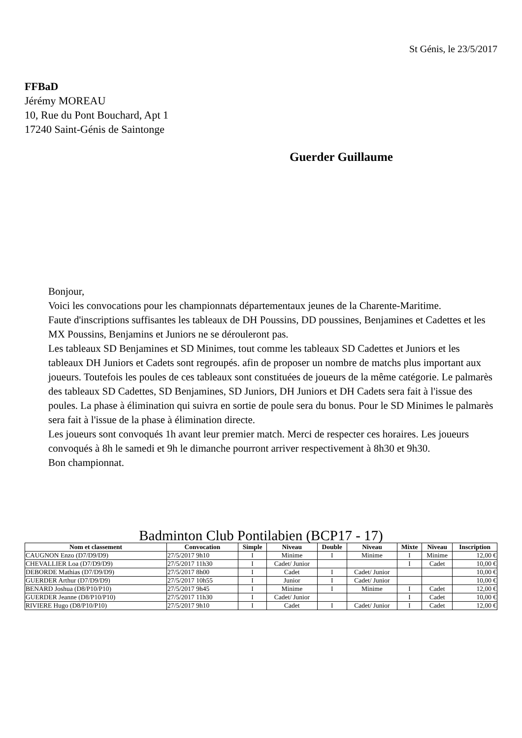St Génis, le 23/5/2017
FFBaD
Jérémy MOREAU
10, Rue du Pont Bouchard, Apt 1
17240 Saint-Génis de Saintonge
Guerder Guillaume
Bonjour,
Voici les convocations pour les championnats départementaux jeunes de la Charente-Maritime.
Faute d'inscriptions suffisantes les tableaux de DH Poussins, DD poussines, Benjamines et Cadettes et les MX Poussins, Benjamins et Juniors ne se dérouleront pas.
Les tableaux SD Benjamines et SD Minimes, tout comme les tableaux SD Cadettes et Juniors et les tableaux DH Juniors et Cadets sont regroupés. afin de proposer un nombre de matchs plus important aux joueurs. Toutefois les poules de ces tableaux sont constituées de joueurs de la même catégorie. Le palmarès des tableaux SD Cadettes, SD Benjamines, SD Juniors, DH Juniors et DH Cadets sera fait à l'issue des poules. La phase à élimination qui suivra en sortie de poule sera du bonus. Pour le SD Minimes le palmarès sera fait à l'issue de la phase à élimination directe.
Les joueurs sont convoqués 1h avant leur premier match. Merci de respecter ces horaires. Les joueurs convoqués à 8h le samedi et 9h le dimanche pourront arriver respectivement à 8h30 et 9h30.
Bon championnat.
Badminton Club Pontilabien (BCP17 - 17)
| Nom et classement | Convocation | Simple | Niveau | Double | Niveau | Mixte | Niveau | Inscription |
| --- | --- | --- | --- | --- | --- | --- | --- | --- |
| CAUGNON Enzo (D7/D9/D9) | 27/5/2017 9h10 | I | Minime | I | Minime | I | Minime | 12,00 € |
| CHEVALLIER Loa (D7/D9/D9) | 27/5/2017 11h30 | I | Cadet/ Junior | | | I | Cadet | 10,00 € |
| DEBORDE Mathias (D7/D9/D9) | 27/5/2017 8h00 | I | Cadet | I | Cadet/ Junior | | | 10,00 € |
| GUERDER Arthur (D7/D9/D9) | 27/5/2017 10h55 | I | Junior | I | Cadet/ Junior | | | 10,00 € |
| BENARD Joshua (D8/P10/P10) | 27/5/2017 9h45 | I | Minime | I | Minime | I | Cadet | 12,00 € |
| GUERDER Jeanne (D8/P10/P10) | 27/5/2017 11h30 | I | Cadet/ Junior | | | I | Cadet | 10,00 € |
| RIVIERE Hugo (D8/P10/P10) | 27/5/2017 9h10 | I | Cadet | I | Cadet/ Junior | I | Cadet | 12,00 € |